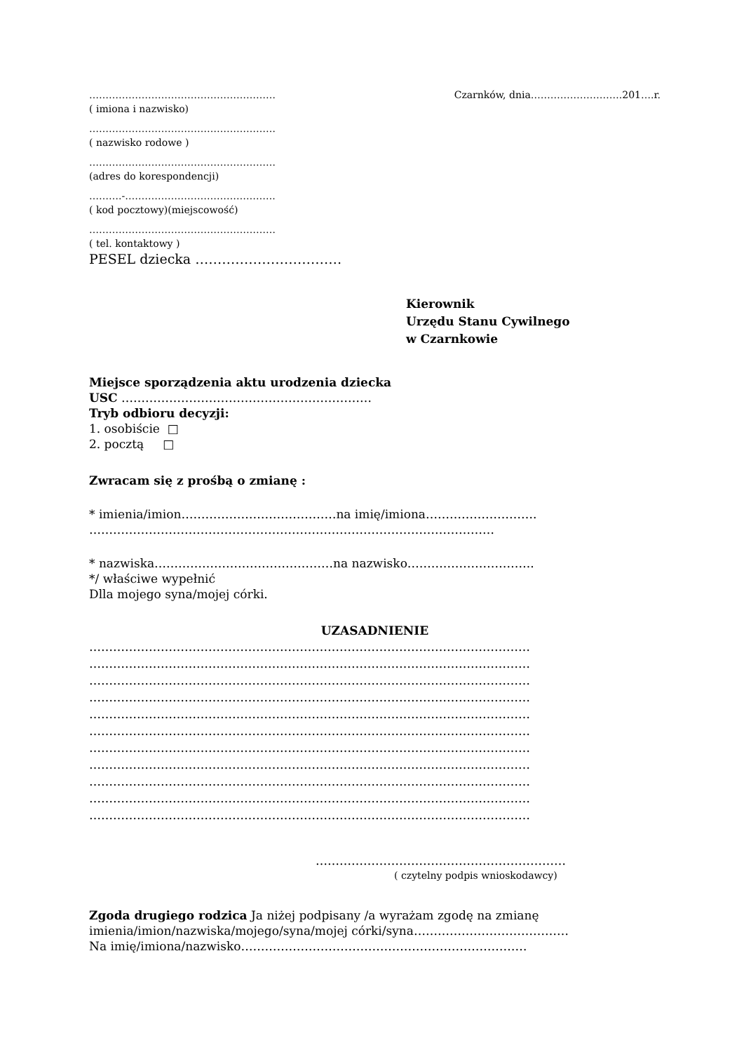………………………………………………… Czarnków, dnia……………………….201….r.
( imiona i nazwisko)
…………………………………………………
( nazwisko rodowe )
…………………………………………………
(adres do korespondencji)
……….-……………………………………….
( kod pocztowy)(miejscowość)
…………………………………………………
( tel. kontaktowy )
PESEL dziecka ……………………………
Kierownik
Urzędu Stanu Cywilnego
w Czarnkowie
Miejsce sporządzenia aktu urodzenia dziecka
USC ………………………………………………………
Tryb odbioru decyzji:
1. osobiście □
2. pocztą □
Zwracam się z prośbą o zmianę :
* imienia/imion…………………………………na imię/imiona……………………….
…………………………………………………………………………………………
* nazwiska………………………………………na nazwisko…………………………..
*/ właściwe wypełnić
Dlla mojego syna/mojej córki.
UZASADNIENIE
…………………………………………………………………………………………………
…………………………………………………………………………………………………
…………………………………………………………………………………………………
…………………………………………………………………………………………………
…………………………………………………………………………………………………
…………………………………………………………………………………………………
…………………………………………………………………………………………………
…………………………………………………………………………………………………
…………………………………………………………………………………………………
…………………………………………………………………………………………………
…………………………………………………………………………………………………
………………………………………………………
( czytelny podpis wnioskodawcy)
Zgoda drugiego rodzica Ja niżej podpisany /a wyrażam zgodę na zmianę
imienia/imion/nazwiska/mojego/syna/mojej córki/syna…………………………………
Na imię/imiona/nazwisko………………………………………………………………